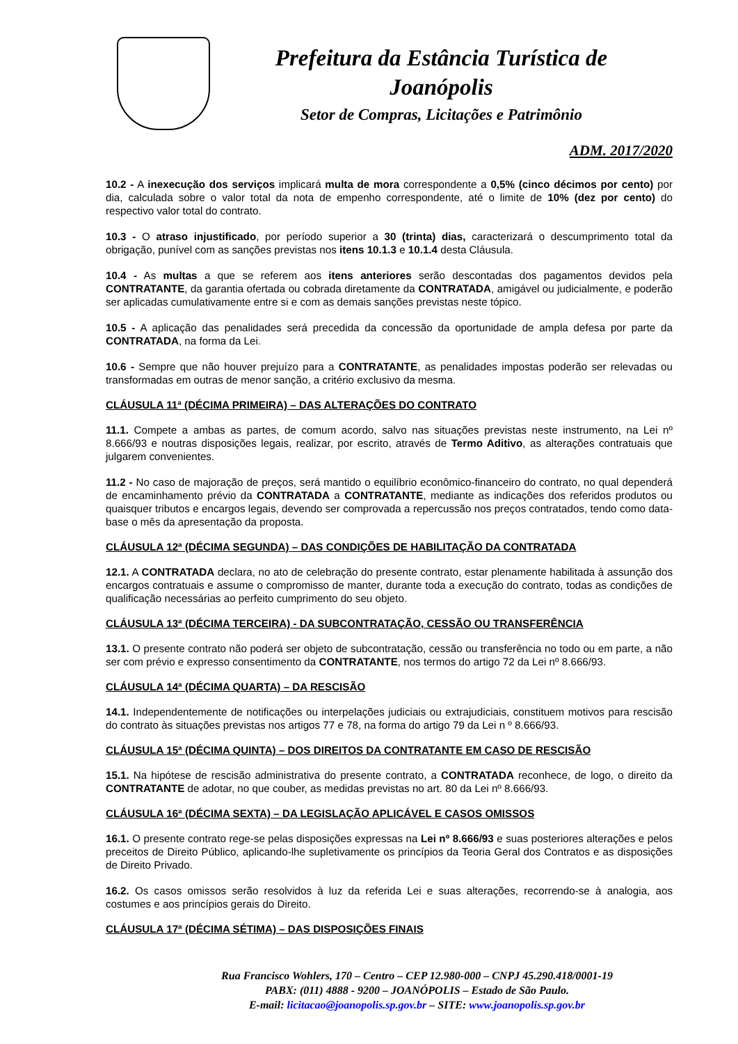Prefeitura da Estância Turística de
Joanópolis
Setor de Compras, Licitações e Patrimônio
ADM. 2017/2020
10.2 - A inexecução dos serviços implicará multa de mora correspondente a 0,5% (cinco décimos por cento) por dia, calculada sobre o valor total da nota de empenho correspondente, até o limite de 10% (dez por cento) do respectivo valor total do contrato.
10.3 - O atraso injustificado, por período superior a 30 (trinta) dias, caracterizará o descumprimento total da obrigação, punível com as sanções previstas nos itens 10.1.3 e 10.1.4 desta Cláusula.
10.4 - As multas a que se referem aos itens anteriores serão descontadas dos pagamentos devidos pela CONTRATANTE, da garantia ofertada ou cobrada diretamente da CONTRATADA, amigável ou judicialmente, e poderão ser aplicadas cumulativamente entre si e com as demais sanções previstas neste tópico.
10.5 - A aplicação das penalidades será precedida da concessão da oportunidade de ampla defesa por parte da CONTRATADA, na forma da Lei.
10.6 - Sempre que não houver prejuízo para a CONTRATANTE, as penalidades impostas poderão ser relevadas ou transformadas em outras de menor sanção, a critério exclusivo da mesma.
CLÁUSULA 11ª (DÉCIMA PRIMEIRA) – DAS ALTERAÇÕES DO CONTRATO
11.1. Compete a ambas as partes, de comum acordo, salvo nas situações previstas neste instrumento, na Lei nº 8.666/93 e noutras disposições legais, realizar, por escrito, através de Termo Aditivo, as alterações contratuais que julgarem convenientes.
11.2 - No caso de majoração de preços, será mantido o equilíbrio econômico-financeiro do contrato, no qual dependerá de encaminhamento prévio da CONTRATADA a CONTRATANTE, mediante as indicações dos referidos produtos ou quaisquer tributos e encargos legais, devendo ser comprovada a repercussão nos preços contratados, tendo como data-base o mês da apresentação da proposta.
CLÁUSULA 12ª (DÉCIMA SEGUNDA) – DAS CONDIÇÕES DE HABILITAÇÃO DA CONTRATADA
12.1. A CONTRATADA declara, no ato de celebração do presente contrato, estar plenamente habilitada à assunção dos encargos contratuais e assume o compromisso de manter, durante toda a execução do contrato, todas as condições de qualificação necessárias ao perfeito cumprimento do seu objeto.
CLÁUSULA 13ª (DÉCIMA TERCEIRA) - DA SUBCONTRATAÇÃO, CESSÃO OU TRANSFERÊNCIA
13.1. O presente contrato não poderá ser objeto de subcontratação, cessão ou transferência no todo ou em parte, a não ser com prévio e expresso consentimento da CONTRATANTE, nos termos do artigo 72 da Lei nº 8.666/93.
CLÁUSULA 14ª (DÉCIMA QUARTA) – DA RESCISÃO
14.1. Independentemente de notificações ou interpelações judiciais ou extrajudiciais, constituem motivos para rescisão do contrato às situações previstas nos artigos 77 e 78, na forma do artigo 79 da Lei n º 8.666/93.
CLÁUSULA 15ª (DÉCIMA QUINTA) – DOS DIREITOS DA CONTRATANTE EM CASO DE RESCISÃO
15.1. Na hipótese de rescisão administrativa do presente contrato, a CONTRATADA reconhece, de logo, o direito da CONTRATANTE de adotar, no que couber, as medidas previstas no art. 80 da Lei nº 8.666/93.
CLÁUSULA 16ª (DÉCIMA SEXTA) – DA LEGISLAÇÃO APLICÁVEL E CASOS OMISSOS
16.1. O presente contrato rege-se pelas disposições expressas na Lei nº 8.666/93 e suas posteriores alterações e pelos preceitos de Direito Público, aplicando-lhe supletivamente os princípios da Teoria Geral dos Contratos e as disposições de Direito Privado.
16.2. Os casos omissos serão resolvidos à luz da referida Lei e suas alterações, recorrendo-se à analogia, aos costumes e aos princípios gerais do Direito.
CLÁUSULA 17ª (DÉCIMA SÉTIMA) – DAS DISPOSIÇÕES FINAIS
Rua Francisco Wohlers, 170 – Centro – CEP 12.980-000 – CNPJ 45.290.418/0001-19
PABX: (011) 4888 - 9200 – JOANÓPOLIS – Estado de São Paulo.
E-mail: licitacao@joanopolis.sp.gov.br – SITE: www.joanopolis.sp.gov.br